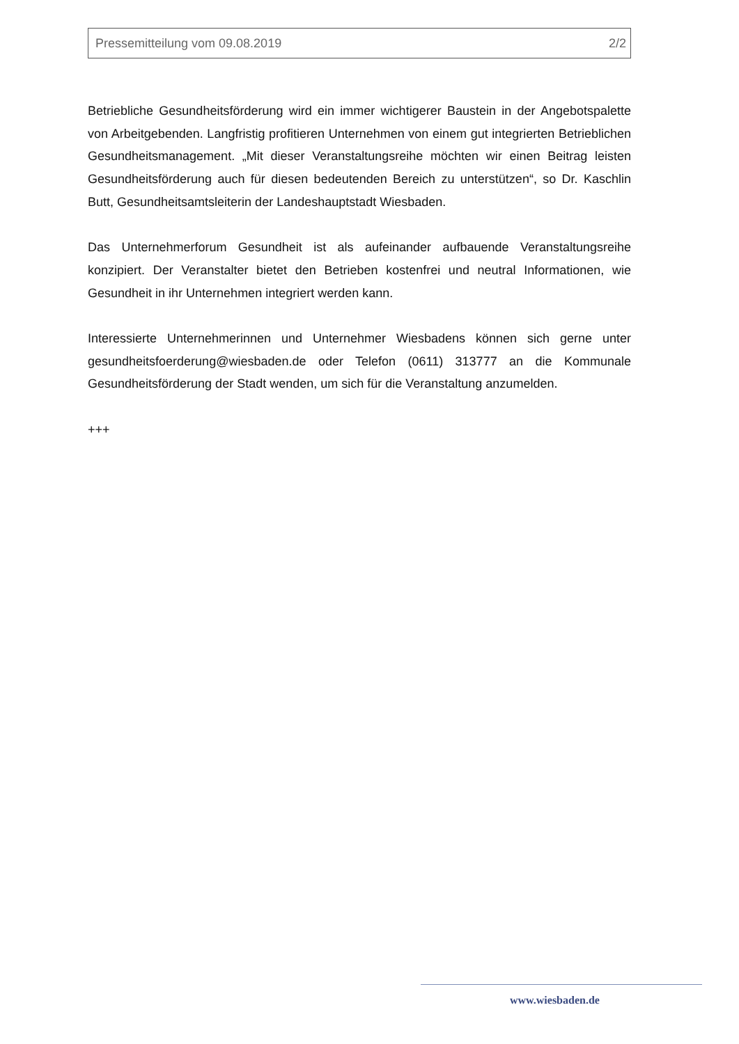Pressemitteilung vom 09.08.2019 2/2
Betriebliche Gesundheitsförderung wird ein immer wichtigerer Baustein in der Angebotspalette von Arbeitgebenden. Langfristig profitieren Unternehmen von einem gut integrierten Betrieblichen Gesundheitsmanagement. „Mit dieser Veranstaltungsreihe möchten wir einen Beitrag leisten Gesundheitsförderung auch für diesen bedeutenden Bereich zu unterstützen“, so Dr. Kaschlin Butt, Gesundheitsamtsleiterin der Landeshauptstadt Wiesbaden.
Das Unternehmerforum Gesundheit ist als aufeinander aufbauende Veranstaltungsreihe konzipiert. Der Veranstalter bietet den Betrieben kostenfrei und neutral Informationen, wie Gesundheit in ihr Unternehmen integriert werden kann.
Interessierte Unternehmerinnen und Unternehmer Wiesbadens können sich gerne unter gesundheitsfoerderung@wiesbaden.de oder Telefon (0611) 313777 an die Kommunale Gesundheitsförderung der Stadt wenden, um sich für die Veranstaltung anzumelden.
+++
www.wiesbaden.de